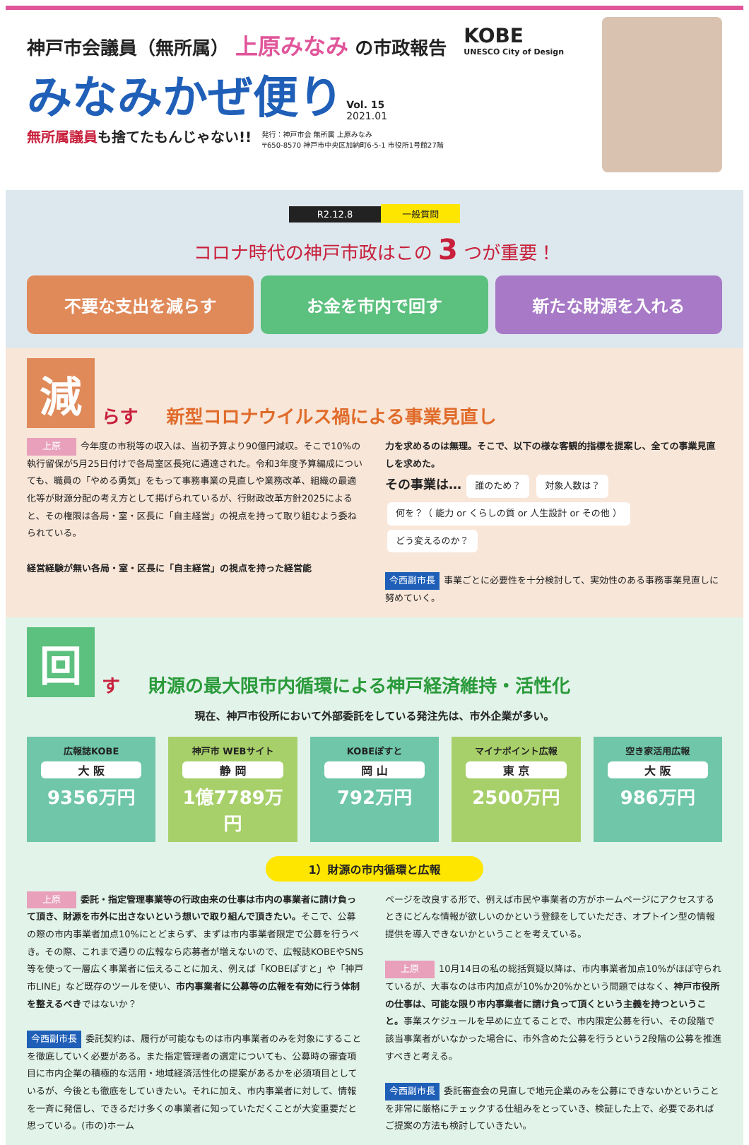神戸市会議員（無所属） 上原みなみ の市政報告 KOBE UNESCO City of Design
みなみかぜ便り Vol. 15
2021.01
無所属議員も捨てたもんじゃない!! 発行：神戸市会 無所属 上原みなみ
〒650-8570 神戸市中央区加納町6-5-1 市役所1号館27階
R2.12.8 一般質問
コロナ時代の神戸市政はこの 3 つが重要！
不要な支出を減らす お金を市内で回す 新たな財源を入れる
減らす 新型コロナウイルス禍による事業見直し
上原 今年度の市税等の収入は、当初予算より90億円減収。そこで10%の執行留保が5月25日付けで各局室区長宛に通達された。令和3年度予算編成についても、職員の「やめる勇気」をもって事務事業の見直しや業務改革、組織の最適化等が財源分配の考え方として掲げられているが、行財政改革方針2025によると、その権限は各局・室・区長に「自主経営」の視点を持って取り組むよう委ねられている。
経営経験が無い各局・室・区長に「自主経営」の視点を持った経営能
力を求めるのは無理。そこで、以下の様な客観的指標を提案し、全ての事業見直しを求めた。
その事業は… 誰のため？ 対象人数は？
何を？（ 能力 or くらしの質 or 人生設計 or その他 ） どう変えるのか？
今西副市長 事業ごとに必要性を十分検討して、実効性のある事務事業見直しに努めていく。
回す 財源の最大限市内循環による神戸経済維持・活性化
現在、神戸市役所において外部委託をしている発注先は、市外企業が多い。
広報誌KOBE
大 阪
9356万円
神戸市 WEBサイト
静 岡
1億7789万円
KOBEぽすと
岡 山
792万円
マイナポイント広報
東 京
2500万円
空き家活用広報
大 阪
986万円
1）財源の市内循環と広報
上原 委託・指定管理事業等の行政由来の仕事は市内の事業者に請け負って頂き、財源を市外に出さないという想いで取り組んで頂きたい。そこで、公募の際の市内事業者加点10%にとどまらず、まずは市内事業者限定で公募を行うべき。その際、これまで通りの広報なら応募者が増えないので、広報誌KOBEやSNS等を使って一層広く事業者に伝えることに加え、例えば「KOBEぽすと」や「神戸市LINE」など既存のツールを使い、市内事業者に公募等の広報を有効に行う体制を整えるべきではないか？
今西副市長 委託契約は、履行が可能なものは市内事業者のみを対象にすることを徹底していく必要がある。また指定管理者の選定についても、公募時の審査項目に市内企業の積極的な活用・地域経済活性化の提案があるかを必須項目としているが、今後とも徹底をしていきたい。それに加え、市内事業者に対して、情報を一斉に発信し、できるだけ多くの事業者に知っていただくことが大変重要だと思っている。(市の)ホーム
ページを改良する形で、例えば市民や事業者の方がホームページにアクセスするときにどんな情報が欲しいのかという登録をしていただき、オプトイン型の情報提供を導入できないかということを考えている。
上原 10月14日の私の総括質疑以降は、市内事業者加点10%がほぼ守られているが、大事なのは市内加点が10%か20%かという問題ではなく、神戸市役所の仕事は、可能な限り市内事業者に請け負って頂くという主義を持つということ。事業スケジュールを早めに立てることで、市内限定公募を行い、その段階で該当事業者がいなかった場合に、市外含めた公募を行うという2段階の公募を推進すべきと考える。
今西副市長 委託審査会の見直しで地元企業のみを公募にできないかということを非常に厳格にチェックする仕組みをとっていき、検証した上で、必要であればご提案の方法も検討していきたい。